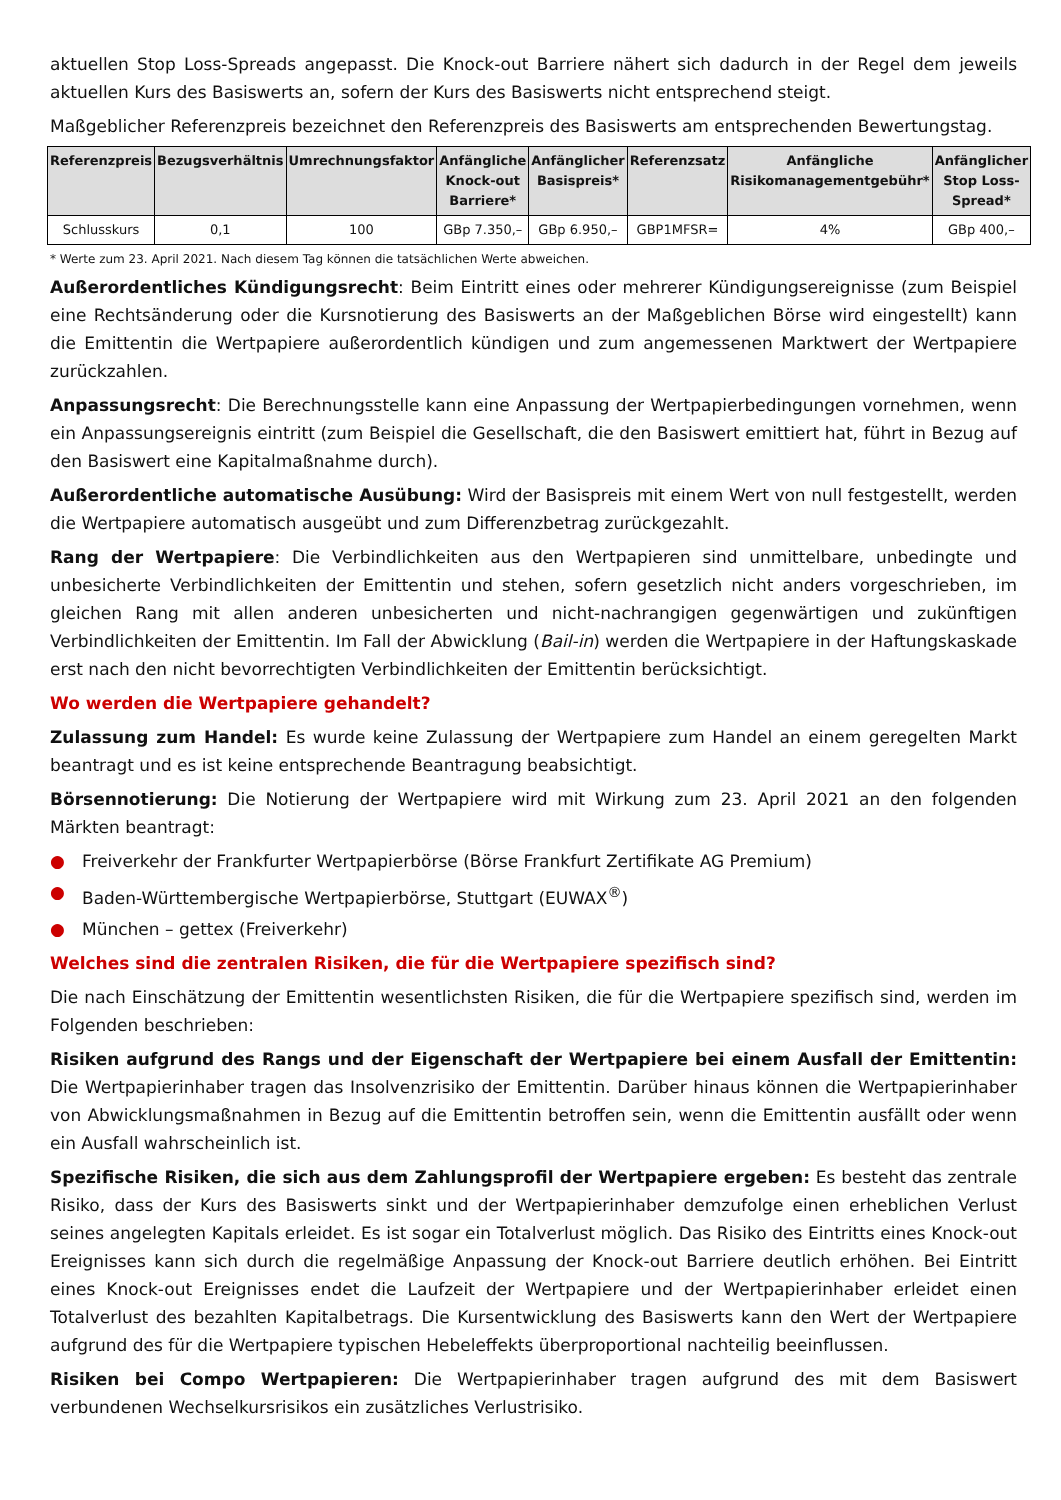aktuellen Stop Loss-Spreads angepasst. Die Knock-out Barriere nähert sich dadurch in der Regel dem jeweils aktuellen Kurs des Basiswerts an, sofern der Kurs des Basiswerts nicht entsprechend steigt.
Maßgeblicher Referenzpreis bezeichnet den Referenzpreis des Basiswerts am entsprechenden Bewertungstag.
| Referenzpreis | Bezugsverhältnis | Umrechnungsfaktor | Anfängliche Knock-out Barriere* | Anfänglicher Basispreis* | Referenzsatz | Anfängliche Risikomanagementgebühr* | Anfänglicher Stop Loss-Spread* |
| --- | --- | --- | --- | --- | --- | --- | --- |
| Schlusskurs | 0,1 | 100 | GBp 7.350,– | GBp 6.950,– | GBP1MFSR= | 4% | GBp 400,– |
* Werte zum 23. April 2021. Nach diesem Tag können die tatsächlichen Werte abweichen.
Außerordentliches Kündigungsrecht: Beim Eintritt eines oder mehrerer Kündigungsereignisse (zum Beispiel eine Rechtsänderung oder die Kursnotierung des Basiswerts an der Maßgeblichen Börse wird eingestellt) kann die Emittentin die Wertpapiere außerordentlich kündigen und zum angemessenen Marktwert der Wertpapiere zurückzahlen.
Anpassungsrecht: Die Berechnungsstelle kann eine Anpassung der Wertpapierbedingungen vornehmen, wenn ein Anpassungsereignis eintritt (zum Beispiel die Gesellschaft, die den Basiswert emittiert hat, führt in Bezug auf den Basiswert eine Kapitalmaßnahme durch).
Außerordentliche automatische Ausübung: Wird der Basispreis mit einem Wert von null festgestellt, werden die Wertpapiere automatisch ausgeübt und zum Differenzbetrag zurückgezahlt.
Rang der Wertpapiere: Die Verbindlichkeiten aus den Wertpapieren sind unmittelbare, unbedingte und unbesicherte Verbindlichkeiten der Emittentin und stehen, sofern gesetzlich nicht anders vorgeschrieben, im gleichen Rang mit allen anderen unbesicherten und nicht-nachrangigen gegenwärtigen und zukünftigen Verbindlichkeiten der Emittentin. Im Fall der Abwicklung (Bail-in) werden die Wertpapiere in der Haftungskaskade erst nach den nicht bevorrechtigten Verbindlichkeiten der Emittentin berücksichtigt.
Wo werden die Wertpapiere gehandelt?
Zulassung zum Handel: Es wurde keine Zulassung der Wertpapiere zum Handel an einem geregelten Markt beantragt und es ist keine entsprechende Beantragung beabsichtigt.
Börsennotierung: Die Notierung der Wertpapiere wird mit Wirkung zum 23. April 2021 an den folgenden Märkten beantragt:
● Freiverkehr der Frankfurter Wertpapierbörse (Börse Frankfurt Zertifikate AG Premium)
● Baden-Württembergische Wertpapierbörse, Stuttgart (EUWAX<sup>®</sup>)
● München – gettex (Freiverkehr)
Welches sind die zentralen Risiken, die für die Wertpapiere spezifisch sind?
Die nach Einschätzung der Emittentin wesentlichsten Risiken, die für die Wertpapiere spezifisch sind, werden im Folgenden beschrieben:
Risiken aufgrund des Rangs und der Eigenschaft der Wertpapiere bei einem Ausfall der Emittentin: Die Wertpapierinhaber tragen das Insolvenzrisiko der Emittentin. Darüber hinaus können die Wertpapierinhaber von Abwicklungsmaßnahmen in Bezug auf die Emittentin betroffen sein, wenn die Emittentin ausfällt oder wenn ein Ausfall wahrscheinlich ist.
Spezifische Risiken, die sich aus dem Zahlungsprofil der Wertpapiere ergeben: Es besteht das zentrale Risiko, dass der Kurs des Basiswerts sinkt und der Wertpapierinhaber demzufolge einen erheblichen Verlust seines angelegten Kapitals erleidet. Es ist sogar ein Totalverlust möglich. Das Risiko des Eintritts eines Knock-out Ereignisses kann sich durch die regelmäßige Anpassung der Knock-out Barriere deutlich erhöhen. Bei Eintritt eines Knock-out Ereignisses endet die Laufzeit der Wertpapiere und der Wertpapierinhaber erleidet einen Totalverlust des bezahlten Kapitalbetrags. Die Kursentwicklung des Basiswerts kann den Wert der Wertpapiere aufgrund des für die Wertpapiere typischen Hebeleffekts überproportional nachteilig beeinflussen.
Risiken bei Compo Wertpapieren: Die Wertpapierinhaber tragen aufgrund des mit dem Basiswert verbundenen Wechselkursrisikos ein zusätzliches Verlustrisiko.